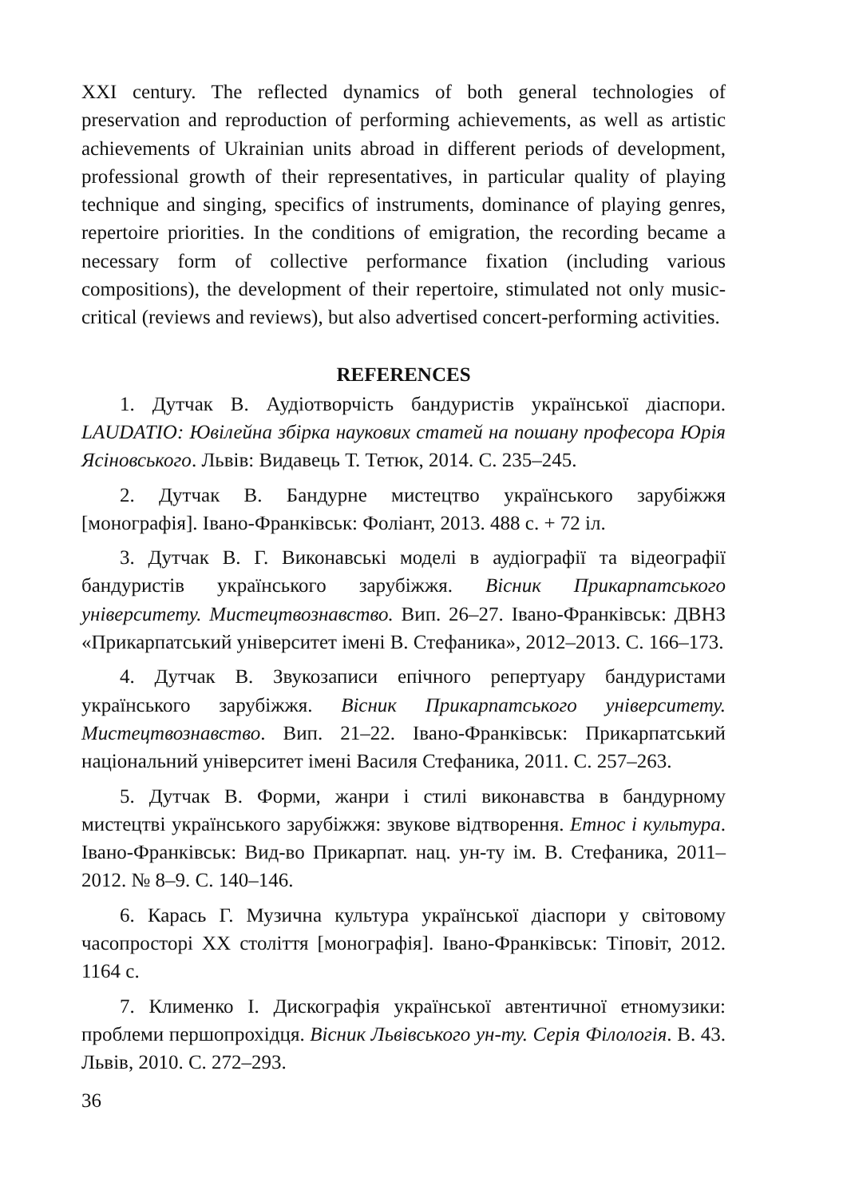XXI century. The reflected dynamics of both general technologies of preservation and reproduction of performing achievements, as well as artistic achievements of Ukrainian units abroad in different periods of development, professional growth of their representatives, in particular quality of playing technique and singing, specifics of instruments, dominance of playing genres, repertoire priorities. In the conditions of emigration, the recording became a necessary form of collective performance fixation (including various compositions), the development of their repertoire, stimulated not only music-critical (reviews and reviews), but also advertised concert-performing activities.
REFERENCES
1. Дутчак В. Аудіотворчість бандуристів української діаспори. LAUDATIO: Ювілейна збірка наукових статей на пошану професора Юрія Ясіновського. Львів: Видавець Т. Тетюк, 2014. С. 235–245.
2. Дутчак В. Бандурне мистецтво українського зарубіжжя [монографія]. Івано-Франківськ: Фоліант, 2013. 488 с. + 72 іл.
3. Дутчак В. Г. Виконавські моделі в аудіографії та відеографії бандуристів українського зарубіжжя. Вісник Прикарпатського університету. Мистецтвознавство. Вип. 26–27. Івано-Франківськ: ДВНЗ «Прикарпатський університет імені В. Стефаника», 2012–2013. С. 166–173.
4. Дутчак В. Звукозаписи епічного репертуару бандуристами українського зарубіжжя. Вісник Прикарпатського університету. Мистецтвознавство. Вип. 21–22. Івано-Франківськ: Прикарпатський національний університет імені Василя Стефаника, 2011. С. 257–263.
5. Дутчак В. Форми, жанри і стилі виконавства в бандурному мистецтві українського зарубіжжя: звукове відтворення. Етнос і культура. Івано-Франківськ: Вид-во Прикарпат. нац. ун-ту ім. В. Стефаника, 2011–2012. № 8–9. С. 140–146.
6. Карась Г. Музична культура української діаспори у світовому часопросторі ХХ століття [монографія]. Івано-Франківськ: Тіповіт, 2012. 1164 с.
7. Клименко І. Дискографія української автентичної етномузики: проблеми першопрохідця. Вісник Львівського ун-ту. Серія Філологія. В. 43. Львів, 2010. С. 272–293.
36